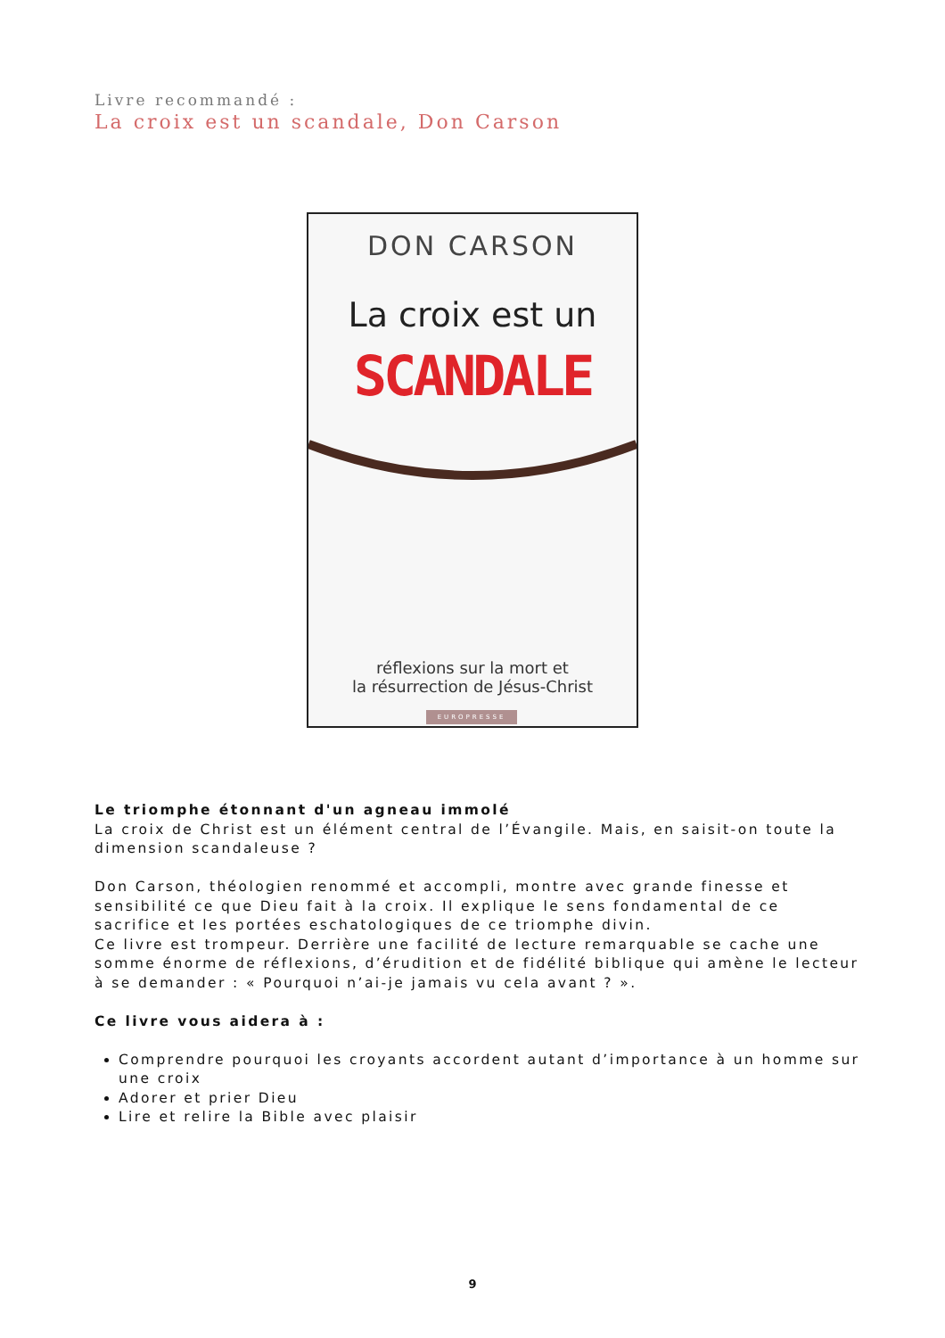Livre recommandé :
La croix est un scandale, Don Carson
DON CARSON
La croix est un
SCANDALE
réflexions sur la mort et
la résurrection de Jésus-Christ
EUROPRESSE
Le triomphe étonnant d'un agneau immolé
La croix de Christ est un élément central de l’Évangile. Mais, en saisit-on toute la dimension scandaleuse ?
Don Carson, théologien renommé et accompli, montre avec grande finesse et sensibilité ce que Dieu fait à la croix. Il explique le sens fondamental de ce sacrifice et les portées eschatologiques de ce triomphe divin.
Ce livre est trompeur. Derrière une facilité de lecture remarquable se cache une somme énorme de réflexions, d’érudition et de fidélité biblique qui amène le lecteur à se demander : « Pourquoi n’ai-je jamais vu cela avant ? ».
Ce livre vous aidera à :
Comprendre pourquoi les croyants accordent autant d’importance à un homme sur une croix
Adorer et prier Dieu
Lire et relire la Bible avec plaisir
9